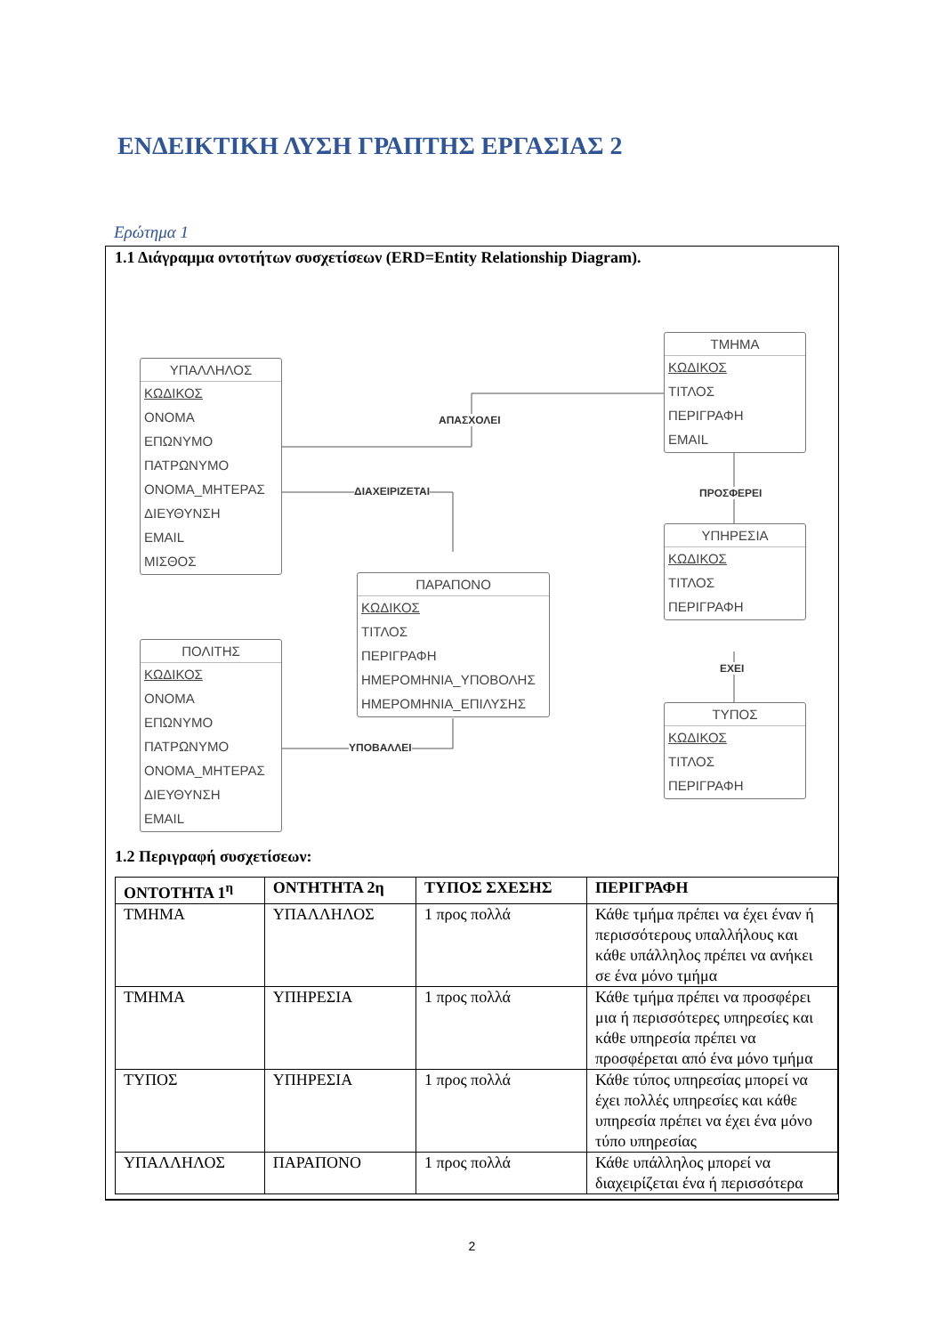ΕΝΔΕΙΚΤΙΚΗ ΛΥΣΗ ΓΡΑΠΤΗΣ ΕΡΓΑΣΙΑΣ 2
Ερώτημα 1
1.1 Διάγραμμα οντοτήτων συσχετίσεων (ERD=Entity Relationship Diagram).
ΥΠΑΛΛΗΛΟΣ
ΚΩΔΙΚΟΣ
ΟΝΟΜΑ
ΕΠΩΝΥΜΟ
ΠΑΤΡΩΝΥΜΟ
ΟΝΟΜΑ_ΜΗΤΕΡΑΣ
ΔΙΕΥΘΥΝΣΗ
EMAIL
ΜΙΣΘΟΣ
ΤΜΗΜΑ
ΚΩΔΙΚΟΣ
ΤΙΤΛΟΣ
ΠΕΡΙΓΡΑΦΗ
EMAIL
ΥΠΗΡΕΣΙΑ
ΚΩΔΙΚΟΣ
ΤΙΤΛΟΣ
ΠΕΡΙΓΡΑΦΗ
ΤΥΠΟΣ
ΚΩΔΙΚΟΣ
ΤΙΤΛΟΣ
ΠΕΡΙΓΡΑΦΗ
ΠΑΡΑΠΟΝΟ
ΚΩΔΙΚΟΣ
ΤΙΤΛΟΣ
ΠΕΡΙΓΡΑΦΗ
ΗΜΕΡΟΜΗΝΙΑ_ΥΠΟΒΟΛΗΣ
ΗΜΕΡΟΜΗΝΙΑ_ΕΠΙΛΥΣΗΣ
ΠΟΛΙΤΗΣ
ΚΩΔΙΚΟΣ
ΟΝΟΜΑ
ΕΠΩΝΥΜΟ
ΠΑΤΡΩΝΥΜΟ
ΟΝΟΜΑ_ΜΗΤΕΡΑΣ
ΔΙΕΥΘΥΝΣΗ
EMAIL
ΑΠΑΣΧΟΛΕΙ
ΔΙΑΧΕΙΡΙΖΕΤΑΙ ΠΡΟΣΦΕΡΕΙ
ΕΧΕΙ
ΥΠΟΒΑΛΛΕΙ
1.2 Περιγραφή συσχετίσεων:
| ΟΝΤΟΤΗΤΑ 1<sup>η</sup> | ΟΝΤΗΤΗΤΑ 2η | ΤΥΠΟΣ ΣΧΕΣΗΣ | ΠΕΡΙΓΡΑΦΗ |
| --- | --- | --- | --- |
| ΤΜΗΜΑ | ΥΠΑΛΛΗΛΟΣ | 1 προς πολλά | Κάθε τμήμα πρέπει να έχει έναν ή περισσότερους υπαλλήλους και κάθε υπάλληλος πρέπει να ανήκει σε ένα μόνο τμήμα |
| ΤΜΗΜΑ | ΥΠΗΡΕΣΙΑ | 1 προς πολλά | Κάθε τμήμα πρέπει να προσφέρει μια ή περισσότερες υπηρεσίες και κάθε υπηρεσία πρέπει να προσφέρεται από ένα μόνο τμήμα |
| ΤΥΠΟΣ | ΥΠΗΡΕΣΙΑ | 1 προς πολλά | Κάθε τύπος υπηρεσίας μπορεί να έχει πολλές υπηρεσίες και κάθε υπηρεσία πρέπει να έχει ένα μόνο τύπο υπηρεσίας |
| ΥΠΑΛΛΗΛΟΣ | ΠΑΡΑΠΟΝΟ | 1 προς πολλά | Κάθε υπάλληλος μπορεί να διαχειρίζεται ένα ή περισσότερα |
2